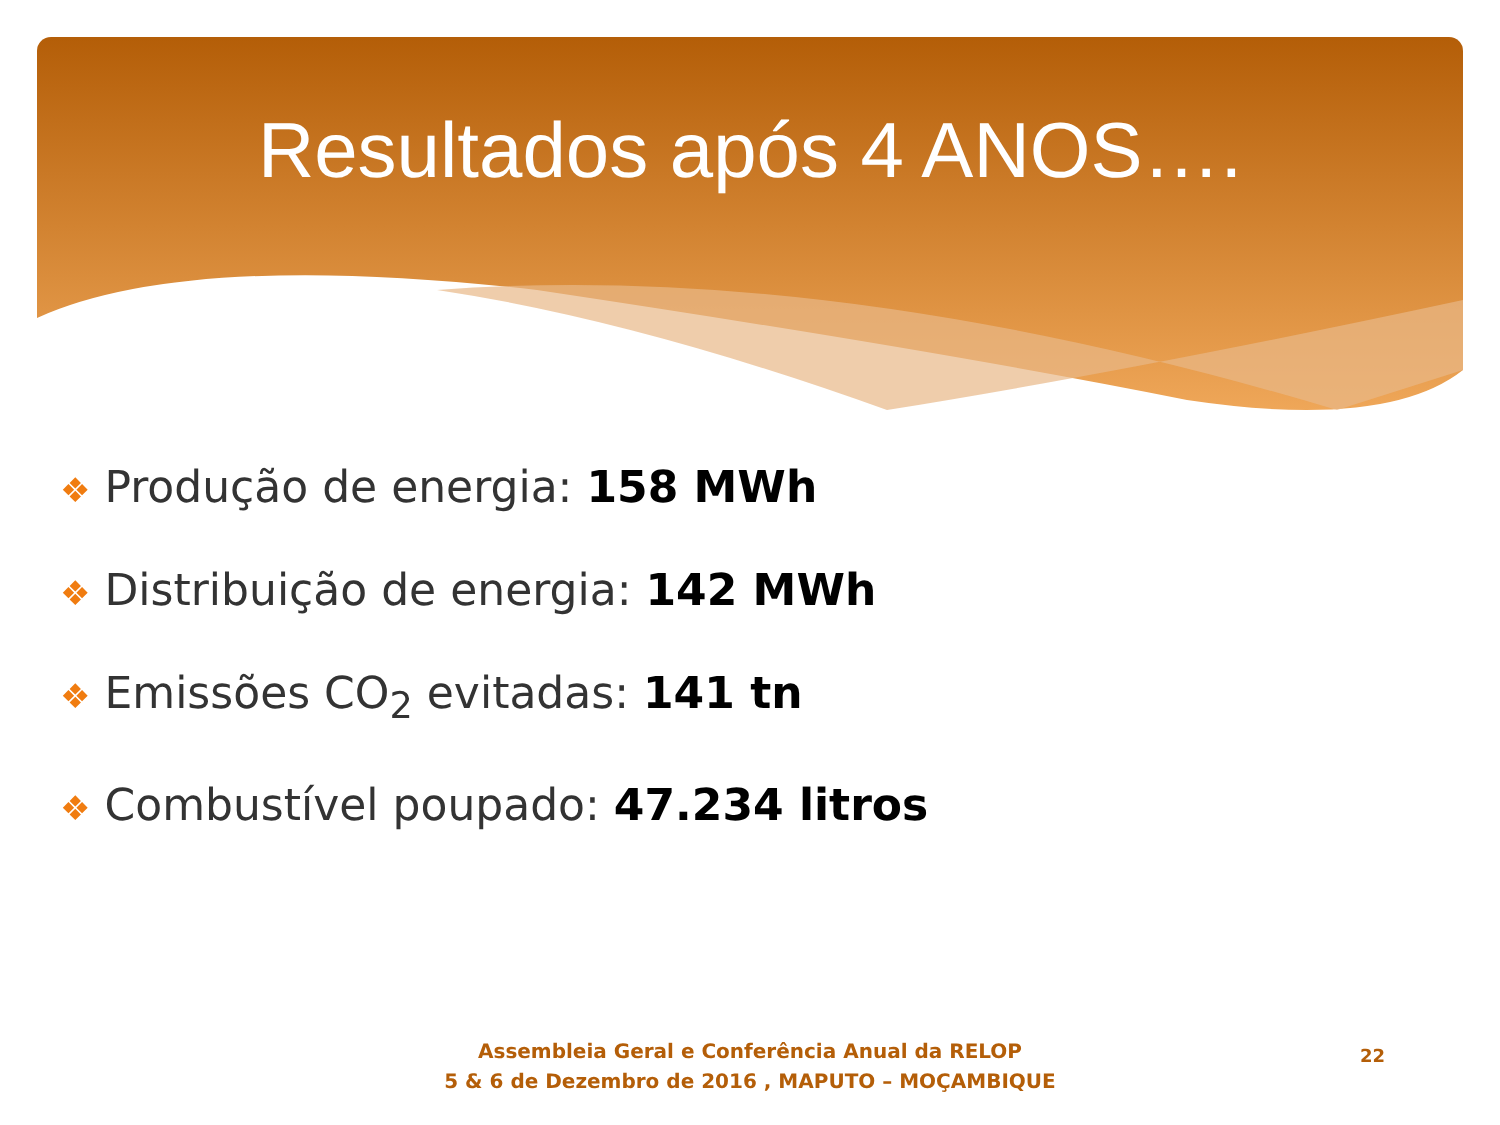Resultados após 4 ANOS….
❖ Produção de energia: 158 MWh
❖ Distribuição de energia: 142 MWh
❖ Emissões CO<sub>2</sub> evitadas: 141 tn
❖ Combustível poupado: 47.234 litros
Assembleia Geral e Conferência Anual da RELOP
5 & 6 de Dezembro de 2016 , MAPUTO – MOÇAMBIQUE
22